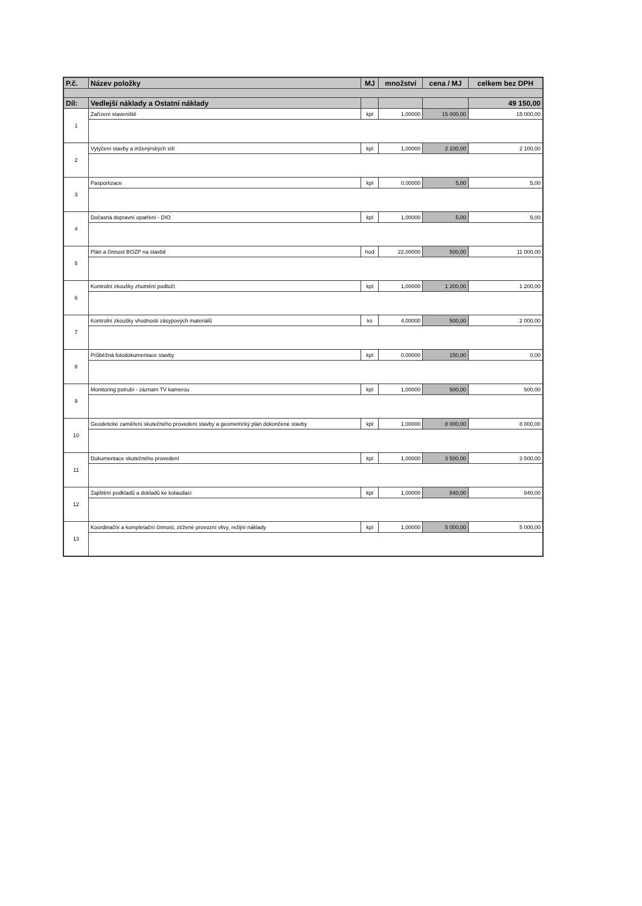| P.č. | Název položky | MJ | množství | cena / MJ | celkem bez DPH |
| --- | --- | --- | --- | --- | --- |
| Díl: | Vedlejší náklady a Ostatní náklady | | | | 49 150,00 |
| 1 | Zařízení staveniště | kpl | 1,00000 | 15 000,00 | 15 000,00 |
| 2 | Vytýčení stavby a inženýrských sítí | kpl | 1,00000 | 2 100,00 | 2 100,00 |
| 3 | Pasportizace | kpl | 0,00000 | 5,00 | 5,00 |
| 4 | Dočasná dopravní opatření - DIO | kpl | 1,00000 | 5,00 | 5,00 |
| 5 | Plán a činnost BOZP na stavbě | hod | 22,00000 | 500,00 | 11 000,00 |
| 6 | Kontrolní zkoušky zhutnění podloží | kpl | 1,00000 | 1 200,00 | 1 200,00 |
| 7 | Kontrolní zkoušky vhodnosti zásypových materiálů | ks | 4,00000 | 500,00 | 2 000,00 |
| 8 | Průběžná fotodokumentace stavby | kpl | 0,00000 | 150,00 | 0,00 |
| 9 | Monitoring potrubí - záznam TV kamerou | kpl | 1,00000 | 500,00 | 500,00 |
| 10 | Geodetické zaměření skutečného provedení stavby a geometrický plán dokončené stavby | kpl | 1,00000 | 8 000,00 | 8 000,00 |
| 11 | Dokumentace skutečného provedení | kpl | 1,00000 | 3 500,00 | 3 500,00 |
| 12 | Zajištění podkladů a dokladů ke kolaudaci | kpl | 1,00000 | 840,00 | 840,00 |
| 13 | Koordinační a kompletační činnost, ztížené provozní vlivy, režijní náklady | kpl | 1,00000 | 5 000,00 | 5 000,00 |